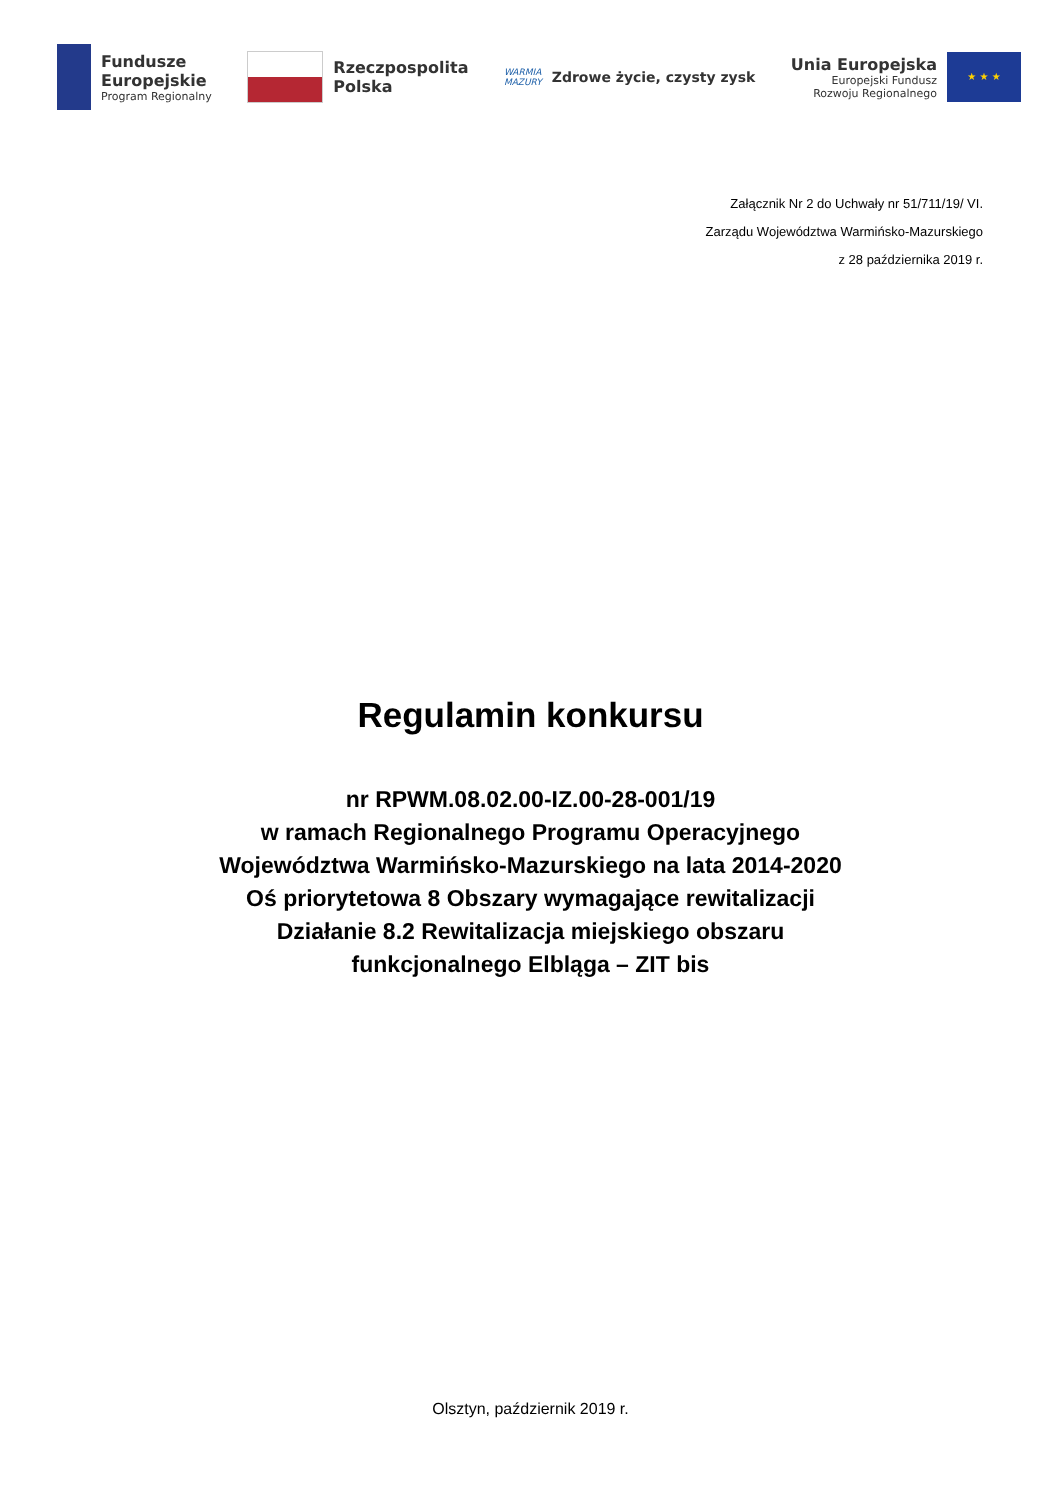Fundusze
Europejskie
Program Regionalny
Rzeczpospolita
Polska
WARMIA
MAZURY
Zdrowe życie, czysty zysk
Unia Europejska
Europejski Fundusz
Rozwoju Regionalnego
★ ★ ★
Załącznik Nr 2 do Uchwały nr 51/711/19/ VI.
Zarządu Województwa Warmińsko-Mazurskiego
z 28 października 2019 r.
Regulamin konkursu
nr RPWM.08.02.00-IZ.00-28-001/19
w ramach Regionalnego Programu Operacyjnego
Województwa Warmińsko-Mazurskiego na lata 2014-2020
Oś priorytetowa 8 Obszary wymagające rewitalizacji
Działanie 8.2 Rewitalizacja miejskiego obszaru
funkcjonalnego Elbląga – ZIT bis
Olsztyn, październik 2019 r.